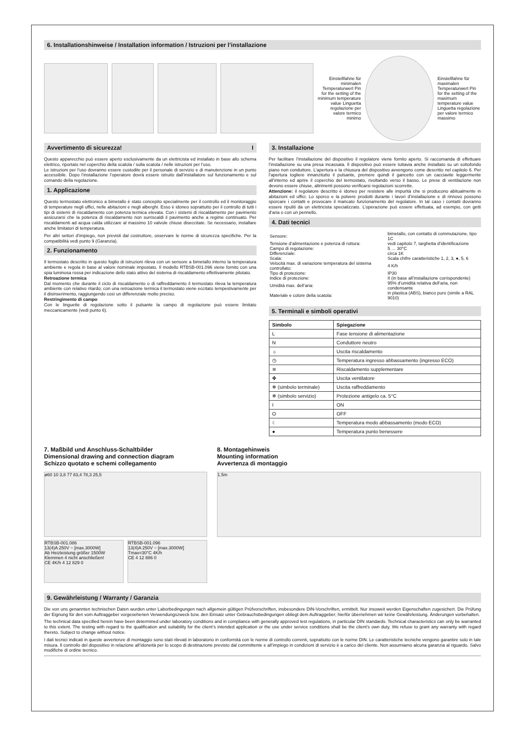6. Installationshinweise / Installation information / Istruzioni per l’installazione
Einstellfahne für minimalen Temperaturwert Pin for the setting of the minimum temperature value Linguetta regolazione per valore termico minimo
Einstellfahne für maximalen Temperaturwert Pin for the setting of the maximum temperature value Linguetta regolazione per valore termico massimo
Avvertimento di sicurezza! I
Questo apparecchio può essere aperto esclusivamente da un elettricista ed installato in base allo schema elettrico, riportato nel coperchio della scatola / sulla scatola / nelle istruzioni per l’uso.
Le istruzioni per l’uso dovranno essere custodite per il personale di servizio e di manutenzione in un punto accessibile. Dopo l’installazione l’operatore dovrà essere istruito dall’installatore sul funzionamento e sul comando della regolazione.
1. Applicazione
Questo termostato elettronico a bimetallo è stato concepito specialmente per il controllo ed il monitoraggio di temperature negli uffici, nelle abitazioni e negli alberghi. Esso è idoneo soprattutto per il controllo di tutti i tipi di sistemi di riscaldamento con potenza termica elevata. Con i sistemi di riscaldamento per pavimento assicurarsi che la potenza di riscaldamento non surriscaldi il pavimento anche a regime continuato. Per riscaldamenti ad acqua calda utilizzare al massimo 10 valvole chiuse diseccitate. Se necessario, installare anche limitatori di temperatura.
Per altri settori d’impiego, non previsti dal costruttore, osservare le norme di sicurezza specifiche. Per la compatibilità vedi punto 9 (Garanzia).
2. Funzionamento
Il termostato descritto in questo foglio di istruzioni rileva con un sensore a bimetallo interno la temperatura ambiente e regola in base al valore nominale impostato. Il modello RTBSB-001.096 viene fornito con una spia luminosa rossa per indicazione dello stato attivo del sistema di riscaldamento effettivamente pilotato.
Retroazione termica
Dal momento che durante il ciclo di riscaldamento o di raffreddamento il termostato rileva la temperatura ambiente con relativo ritardo; con una retroazione termica il termostato viene eccitato tempestivamente per il disinserimento, raggiungendo così un differenziale molto preciso.
Restringimento di campo
Con le linguette di regolazione sotto il pulsante la campo di regolazione può essere limitato meccanicamente (vedi punto 6).
3. Installazione
Per facilitare l’installazione del dispositivo il regolatore viene fornito aperto. Si raccomanda di effettuare l’installazione su una presa incassata. Il dispositivo può essere tuttavia anche installato su un sottofondo piano non conduttore. L’apertura e la chiusura del dispositivo avvengono come descritto nel capitolo 6. Per l’apertura togliere innanzitutto il pulsante, premere quindi il gancetto con un cacciavite leggermente all’interno ed aprire il coperchio del termostato, rivoltando verso il basso. Le prese di ventilazione non devono essere chiuse, altrimenti possono verificarsi regolazioni scorrette.
Attenzione: il regolatore descritto è idoneo per resistere alle impurità che si producono abitualmente in abitazioni ed uffici. Lo sporco e la polvere prodotti durante i lavori d’installazione e di rinnovo possono sporcare i contatti e provocare il mancato funzionamento del regolatore. In tal caso i contatti dovranno essere ripuliti da un elettricista specializzato. L’operazione può essere effettuata, ad esempio, con getti d’aria o con un pennello.
4. Dati tecnici
| Sensore: | bimetallo, con contatto di commutazione, tipo 1C |
| Tensione d’alimentazione e potenza di rottura: | vedi capitolo 7, targhetta d’identificazione |
| Campo di regolazione: | 5 … 30°C |
| Differenziale: | circa 1K |
| Scala: | Scala chifre caratteristiche 1, 2, 3, ●, 5, 6 |
| Velocità max. di variazione temperatura del sistema controllato: | 4 K/h |
| Tipo di protezione: | IP30 |
| Indice di protezione: | II (in base all’installazione corrispondente) |
| Umidità max. dell’aria: | 95% d’umidità relativa dell’aria, non condensante |
| Materiale e colore della scatola: | in plastica (ABS), bianco puro (simile a RAL 9010) |
5. Terminali e simboli operativi
| Simbolo | Spiegazione |
| --- | --- |
| L | Fase tensione di alimentazione |
| N | Conduttore neutro |
| ☼ | Uscita riscaldamento |
| ◷ | Temperatura ingresso abbassamento (ingresso ECO) |
| ≋ | Riscaldamento supplementare |
| ✤ | Uscita ventilatore |
| ❄ (simbolo terminale) | Uscita raffreddamento |
| ❄ (simbolo servizio) | Protezione antigelo ca. 5°C |
| I | ON |
| O | OFF |
| ☾ | Temperatura modo abbassamento (modo ECO) |
| ● | Temperatura punto benessere |
7. Maßbild und Anschluss-Schaltbilder
Dimensional drawing and connection diagram
Schizzo quotato e schemi collegamento
ø60 10 3,8 77 83,4 78,3 25,5
RTBSB-001.086
13(4)A 250V ~ [max.3000W]
Ab Heizleistung größer 1500W Klemmen 4 nicht anschließen!
CE 4K/h 4 12 829 0
RTBSB-001.096
13(4)A 250V ~ [max.3000W]
Tmax=30°C 4K/h
CE 4 12 886 0
8. Montagehinweis
Mounting information
Avvertenza di montaggio
1.5m
9. Gewährleistung / Warranty / Garanzia
Die von uns genannten technischen Daten wurden unter Laborbedingungen nach allgemein gültigen Prüfvorschriften, insbesondere DIN-Vorschriften, ermittelt. Nur insoweit werden Eigenschaften zugesichert. Die Prüfung der Eignung für den vom Auftraggeber vorgesehenen Verwendungszweck bzw. den Einsatz unter Gebrauchsbedingungen obliegt dem Auftraggeber; hierfür übernehmen wir keine Gewährleistung. Änderungen vorbehalten.
The technical data specified herein have been determined under laboratory conditions and in compliance with generally approved test regulations, in particular DIN standards. Technical characteristics can only be warranted to this extent. The testing with regard to the qualification and suitability for the client’s intended application or the use under service conditions shall be the client’s own duty. We refuse to grant any warranty with regard thereto. Subject to change without notice.
I dati tecnici indicati in queste avvertenze di montaggio sono stati rilevati in laboratorio in conformità con le norme di controllo correnti, soprattutto con le norme DIN. Le caratteristiche tecniche vengono garantire solo in tale misura. Il controllo del dispositivo in relazione all’idoneità per lo scopo di destinazione previsto dal committente e all’impiego in condizioni di servizio è a carico del cliente. Non assumiamo alcuna garanzia al riguardo. Salvo modifiche di ordine tecnico.